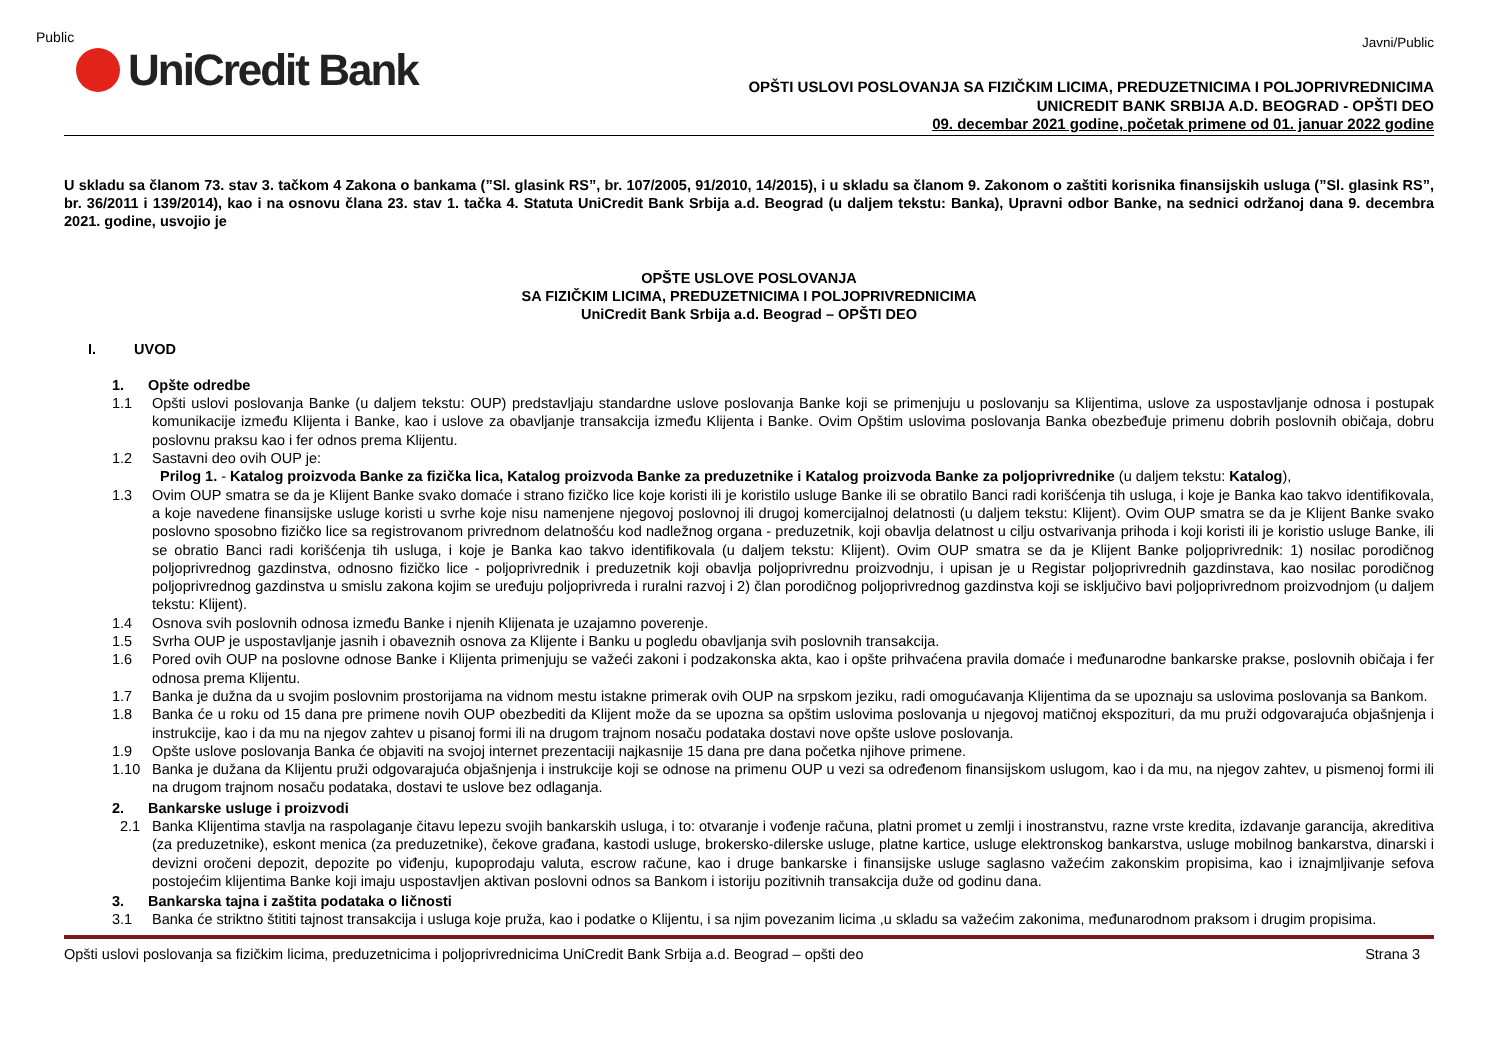Public
Javni/Public
UniCredit Bank
OPŠTI USLOVI POSLOVANJA SA FIZIČKIM LICIMA, PREDUZETNICIMA I POLJOPRIVREDNICIMA
UNICREDIT BANK SRBIJA A.D. BEOGRAD - OPŠTI DEO
09. decembar 2021 godine, početak primene od 01. januar 2022 godine
U skladu sa članom 73. stav 3. tačkom 4 Zakona o bankama (”Sl. glasink RS”, br. 107/2005, 91/2010, 14/2015), i u skladu sa članom 9. Zakonom o zaštiti korisnika finansijskih usluga (”Sl. glasink RS”, br. 36/2011 i 139/2014), kao i na osnovu člana 23. stav 1. tačka 4. Statuta UniCredit Bank Srbija a.d. Beograd (u daljem tekstu: Banka), Upravni odbor Banke, na sednici održanoj dana 9. decembra 2021. godine, usvojio je
OPŠTE USLOVE POSLOVANJA
SA FIZIČKIM LICIMA, PREDUZETNICIMA I POLJOPRIVREDNICIMA
UniCredit Bank Srbija a.d. Beograd – OPŠTI DEO
I. UVOD
1. Opšte odredbe
1.1 Opšti uslovi poslovanja Banke (u daljem tekstu: OUP) predstavljaju standardne uslove poslovanja Banke koji se primenjuju u poslovanju sa Klijentima, uslove za uspostavljanje odnosa i postupak komunikacije između Klijenta i Banke, kao i uslove za obavljanje transakcija između Klijenta i Banke. Ovim Opštim uslovima poslovanja Banka obezbeđuje primenu dobrih poslovnih običaja, dobru poslovnu praksu kao i fer odnos prema Klijentu.
1.2 Sastavni deo ovih OUP je:
Prilog 1. - Katalog proizvoda Banke za fizička lica, Katalog proizvoda Banke za preduzetnike i Katalog proizvoda Banke za poljoprivrednike (u daljem tekstu: Katalog),
1.3 Ovim OUP smatra se da je Klijent Banke svako domaće i strano fizičko lice koje koristi ili je koristilo usluge Banke ili se obratilo Banci radi korišćenja tih usluga, i koje je Banka kao takvo identifikovala, a koje navedene finansijske usluge koristi u svrhe koje nisu namenjene njegovoj poslovnoj ili drugoj komercijalnoj delatnosti (u daljem tekstu: Klijent). Ovim OUP smatra se da je Klijent Banke svako poslovno sposobno fizičko lice sa registrovanom privrednom delatnošću kod nadležnog organa - preduzetnik, koji obavlja delatnost u cilju ostvarivanja prihoda i koji koristi ili je koristio usluge Banke, ili se obratio Banci radi korišćenja tih usluga, i koje je Banka kao takvo identifikovala (u daljem tekstu: Klijent). Ovim OUP smatra se da je Klijent Banke poljoprivrednik: 1) nosilac porodičnog poljoprivrednog gazdinstva, odnosno fizičko lice - poljoprivrednik i preduzetnik koji obavlja poljoprivrednu proizvodnju, i upisan je u Registar poljoprivrednih gazdinstava, kao nosilac porodičnog poljoprivrednog gazdinstva u smislu zakona kojim se uređuju poljoprivreda i ruralni razvoj i 2) član porodičnog poljoprivrednog gazdinstva koji se isključivo bavi poljoprivrednom proizvodnjom (u daljem tekstu: Klijent).
1.4 Osnova svih poslovnih odnosa između Banke i njenih Klijenata je uzajamno poverenje.
1.5 Svrha OUP je uspostavljanje jasnih i obaveznih osnova za Klijente i Banku u pogledu obavljanja svih poslovnih transakcija.
1.6 Pored ovih OUP na poslovne odnose Banke i Klijenta primenjuju se važeći zakoni i podzakonska akta, kao i opšte prihvaćena pravila domaće i međunarodne bankarske prakse, poslovnih običaja i fer odnosa prema Klijentu.
1.7 Banka je dužna da u svojim poslovnim prostorijama na vidnom mestu istakne primerak ovih OUP na srpskom jeziku, radi omogućavanja Klijentima da se upoznaju sa uslovima poslovanja sa Bankom.
1.8 Banka će u roku od 15 dana pre primene novih OUP obezbediti da Klijent može da se upozna sa opštim uslovima poslovanja u njegovoj matičnoj ekspozituri, da mu pruži odgovarajuća objašnjenja i instrukcije, kao i da mu na njegov zahtev u pisanoj formi ili na drugom trajnom nosaču podataka dostavi nove opšte uslove poslovanja.
1.9 Opšte uslove poslovanja Banka će objaviti na svojoj internet prezentaciji najkasnije 15 dana pre dana početka njihove primene.
1.10 Banka je dužana da Klijentu pruži odgovarajuća objašnjenja i instrukcije koji se odnose na primenu OUP u vezi sa određenom finansijskom uslugom, kao i da mu, na njegov zahtev, u pismenoj formi ili na drugom trajnom nosaču podataka, dostavi te uslove bez odlaganja.
2. Bankarske usluge i proizvodi
2.1 Banka Klijentima stavlja na raspolaganje čitavu lepezu svojih bankarskih usluga, i to: otvaranje i vođenje računa, platni promet u zemlji i inostranstvu, razne vrste kredita, izdavanje garancija, akreditiva (za preduzetnike), eskont menica (za preduzetnike), čekove građana, kastodi usluge, brokersko-dilerske usluge, platne kartice, usluge elektronskog bankarstva, usluge mobilnog bankarstva, dinarski i devizni oročeni depozit, depozite po viđenju, kupoprodaju valuta, escrow račune, kao i druge bankarske i finansijske usluge saglasno važećim zakonskim propisima, kao i iznajmljivanje sefova postojećim klijentima Banke koji imaju uspostavljen aktivan poslovni odnos sa Bankom i istoriju pozitivnih transakcija duže od godinu dana.
3. Bankarska tajna i zaštita podataka o ličnosti
3.1 Banka će striktno štititi tajnost transakcija i usluga koje pruža, kao i podatke o Klijentu, i sa njim povezanim licima ,u skladu sa važećim zakonima, međunarodnom praksom i drugim propisima.
Opšti uslovi poslovanja sa fizičkim licima, preduzetnicima i poljoprivrednicima UniCredit Bank Srbija a.d. Beograd – opšti deo Strana 3